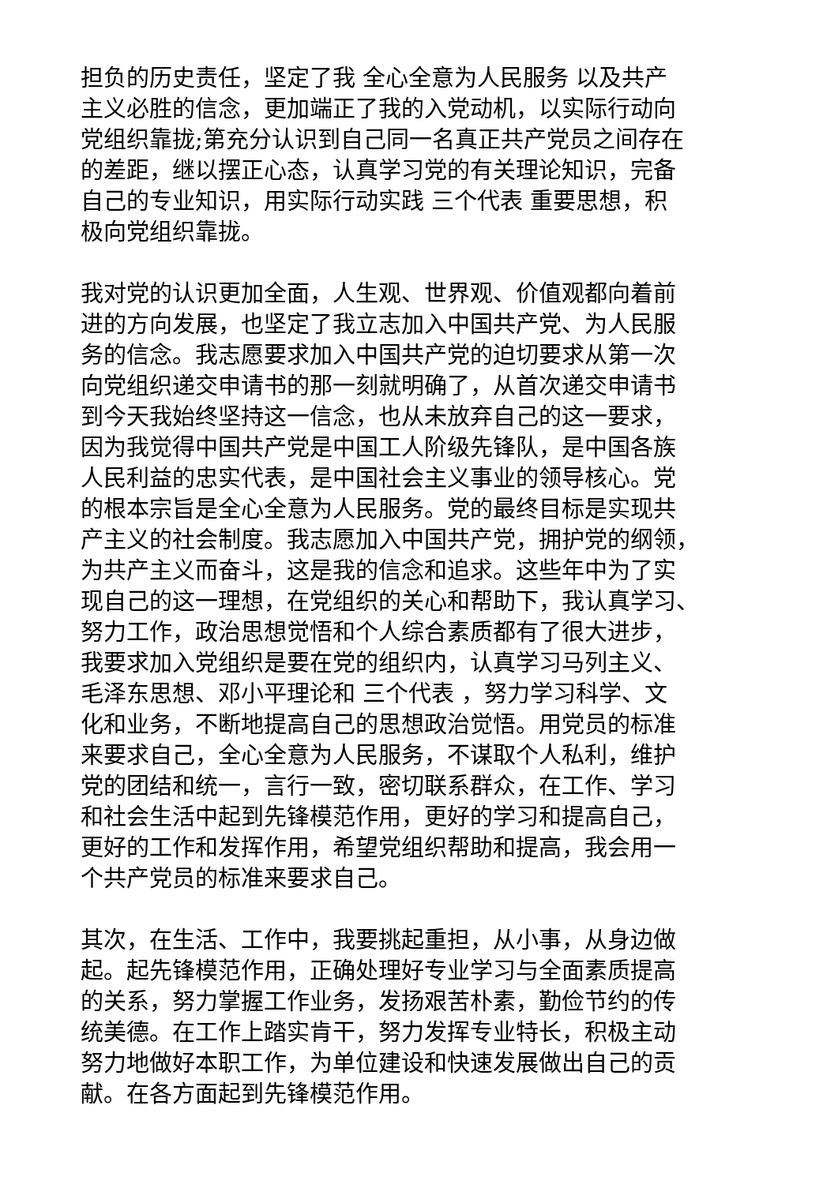担负的历史责任，坚定了我 全心全意为人民服务 以及共产
主义必胜的信念，更加端正了我的入党动机，以实际行动向
党组织靠拢;第充分认识到自己同一名真正共产党员之间存在
的差距，继以摆正心态，认真学习党的有关理论知识，完备
自己的专业知识，用实际行动实践 三个代表 重要思想，积
极向党组织靠拢。
我对党的认识更加全面，人生观、世界观、价值观都向着前
进的方向发展，也坚定了我立志加入中国共产党、为人民服
务的信念。我志愿要求加入中国共产党的迫切要求从第一次
向党组织递交申请书的那一刻就明确了，从首次递交申请书
到今天我始终坚持这一信念，也从未放弃自己的这一要求，
因为我觉得中国共产党是中国工人阶级先锋队，是中国各族
人民利益的忠实代表，是中国社会主义事业的领导核心。党
的根本宗旨是全心全意为人民服务。党的最终目标是实现共
产主义的社会制度。我志愿加入中国共产党，拥护党的纲领，
为共产主义而奋斗，这是我的信念和追求。这些年中为了实
现自己的这一理想，在党组织的关心和帮助下，我认真学习、
努力工作，政治思想觉悟和个人综合素质都有了很大进步，
我要求加入党组织是要在党的组织内，认真学习马列主义、
毛泽东思想、邓小平理论和 三个代表 ，努力学习科学、文
化和业务，不断地提高自己的思想政治觉悟。用党员的标准
来要求自己，全心全意为人民服务，不谋取个人私利，维护
党的团结和统一，言行一致，密切联系群众，在工作、学习
和社会生活中起到先锋模范作用，更好的学习和提高自己，
更好的工作和发挥作用，希望党组织帮助和提高，我会用一
个共产党员的标准来要求自己。
其次，在生活、工作中，我要挑起重担，从小事，从身边做
起。起先锋模范作用，正确处理好专业学习与全面素质提高
的关系，努力掌握工作业务，发扬艰苦朴素，勤俭节约的传
统美德。在工作上踏实肯干，努力发挥专业特长，积极主动
努力地做好本职工作，为单位建设和快速发展做出自己的贡
献。在各方面起到先锋模范作用。